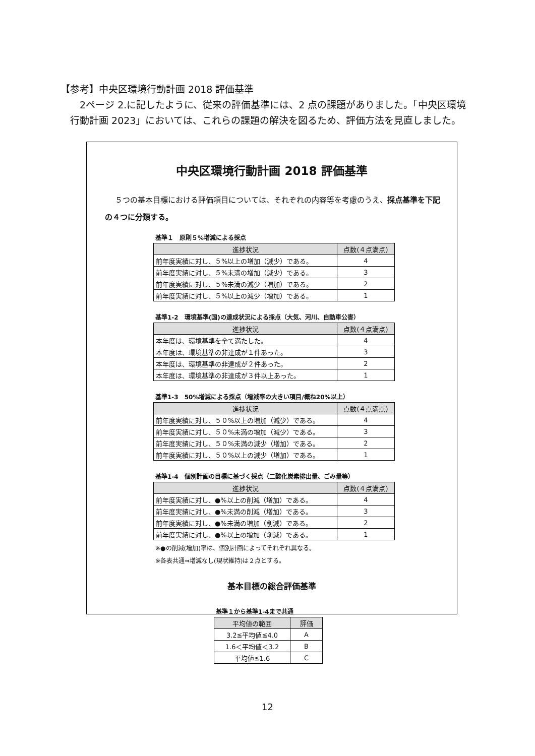【参考】中央区環境行動計画 2018 評価基準
　　2ページ 2.に記したように、従来の評価基準には、2 点の課題がありました。「中央区環境
　行動計画 2023」においては、これらの課題の解決を図るため、評価方法を見直しました。
中央区環境行動計画 2018 評価基準
５つの基本目標における評価項目については、それぞれの内容等を考慮のうえ、採点基準を下記の４つに分類する。
基準１　原則５%増減による採点
| 進捗状況 | 点数(４点満点) |
| --- | --- |
| 前年度実績に対し、５%以上の増加（減少）である。 | 4 |
| 前年度実績に対し、５%未満の増加（減少）である。 | 3 |
| 前年度実績に対し、５%未満の減少（増加）である。 | 2 |
| 前年度実績に対し、５%以上の減少（増加）である。 | 1 |
基準1-2　環境基準(国)の達成状況による採点（大気、河川、自動車公害）
| 進捗状況 | 点数(４点満点) |
| --- | --- |
| 本年度は、環境基準を全て満たした。 | 4 |
| 本年度は、環境基準の非達成が１件あった。 | 3 |
| 本年度は、環境基準の非達成が２件あった。 | 2 |
| 本年度は、環境基準の非達成が３件以上あった。 | 1 |
基準1-3　50%増減による採点（増減率の大きい項目/概ね20%以上）
| 進捗状況 | 点数(４点満点) |
| --- | --- |
| 前年度実績に対し、５０%以上の増加（減少）である。 | 4 |
| 前年度実績に対し、５０%未満の増加（減少）である。 | 3 |
| 前年度実績に対し、５０%未満の減少（増加）である。 | 2 |
| 前年度実績に対し、５０%以上の減少（増加）である。 | 1 |
基準1-4　個別計画の目標に基づく採点（二酸化炭素排出量、ごみ量等）
| 進捗状況 | 点数(４点満点) |
| --- | --- |
| 前年度実績に対し、●%以上の削減（増加）である。 | 4 |
| 前年度実績に対し、●%未満の削減（増加）である。 | 3 |
| 前年度実績に対し、●%未満の増加（削減）である。 | 2 |
| 前年度実績に対し、●%以上の増加（削減）である。 | 1 |
※●の削減(増加)率は、個別計画によってそれぞれ異なる。
※各表共通⇒増減なし(現状維持)は２点とする。
基本目標の総合評価基準
基準１から基準1-4まで共通
| 平均値の範囲 | 評価 |
| --- | --- |
| 3.2≦平均値≦4.0 | A |
| 1.6＜平均値＜3.2 | B |
| 平均値≦1.6 | C |
12